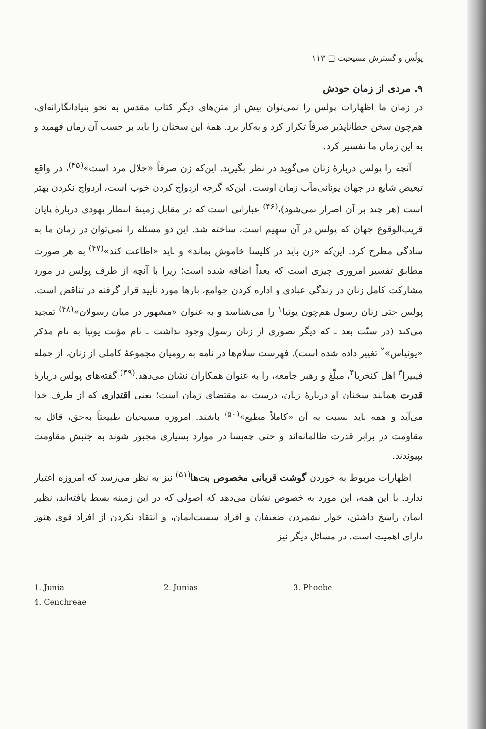پولُس و گسترش مسیحیت □ ۱۱۳
۹. مردی از زمان خودش
در زمان ما اظهارات پولس را نمی‌توان بیش از متن‌های دیگر کتاب مقدس به نحو بنیادانگارانه‌ای، هم‌چون سخن خطاناپذیر صرفاً تکرار کرد و به‌کار برد. همهٔ این سخنان را باید بر حسب آن زمان فهمید و به این زمان ما تفسیر کرد.
آنچه را پولس دربارهٔ زنان می‌گوید در نظر بگیرید. این‌که زن صرفاً «جلال مرد است»<sup>(۴۵)</sup>، در واقع تبعیض شایع در جهان یونانی‌مآب زمان اوست. این‌که گرچه ازدواج کردن خوب است، ازدواج نکردن بهتر است (هر چند بر آن اصرار نمی‌شود)،<sup>(۴۶)</sup> عباراتی است که در مقابل زمینهٔ انتظار یهودی دربارهٔ پایان قریب‌الوقوع جهان که پولس در آن سهیم است، ساخته شد. این دو مسئله را نمی‌توان در زمان ما به سادگی مطرح کرد. این‌که «زن باید در کلیسا خاموش بماند» و باید «اطاعت کند»<sup>(۴۷)</sup> به هر صورت مطابق تفسیر امروزی چیزی است که بعداً اضافه شده است؛ زیرا با آنچه از طرف پولس در مورد مشارکت کامل زنان در زندگی عبادی و اداره کردن جوامع، بارها مورد تأیید قرار گرفته در تناقض است. پولس حتی زنان رسول هم‌چون یونیا<sup>۱</sup> را می‌شناسد و به عنوان «مشهور در میان رسولان»<sup>(۴۸)</sup> تمجید می‌کند (در سنّت بعد ـ که دیگر تصوری از زنان رسول وجود نداشت ـ نام مؤنث یونیا به نام مذکر «یونیاس»<sup>۲</sup> تغییر داده شده است). فهرست سلام‌ها در نامه به رومیان مجموعهٔ کاملی از زنان، از جمله فیبیرا<sup>۳</sup> اهل کنخریا<sup>۴</sup>، مبلّغ و رهبر جامعه، را به عنوان همکاران نشان می‌دهد.<sup>(۴۹)</sup> گفته‌های پولس دربارهٔ قدرت همانند سخنان او دربارهٔ زنان، درست به مقتضای زمان است؛ یعنی اقتداری که از طرف خدا می‌آید و همه باید نسبت به آن «کاملاً مطیع»<sup>(۵۰)</sup> باشند. امروزه مسیحیان طبیعتاً به‌حق، قائل به مقاومت در برابر قدرت ظالمانه‌اند و حتی چه‌بسا در موارد بسیاری مجبور شوند به جنبش مقاومت بپیوندند.
اظهارات مربوط به خوردن گوشت قربانی مخصوص بت‌ها<sup>(۵۱)</sup> نیز به نظر می‌رسد که امروزه اعتبار ندارد. با این همه، این مورد به خصوص نشان می‌دهد که اصولی که در این زمینه بسط یافته‌اند، نظیر ایمان راسخ داشتن، خوار نشمردن ضعیفان و افراد سست‌ایمان، و انتقاد نکردن از افراد قوی هنوز دارای اهمیت است. در مسائل دیگر نیز
1. Junia 2. Junias 3. Phoebe
4. Cenchreae